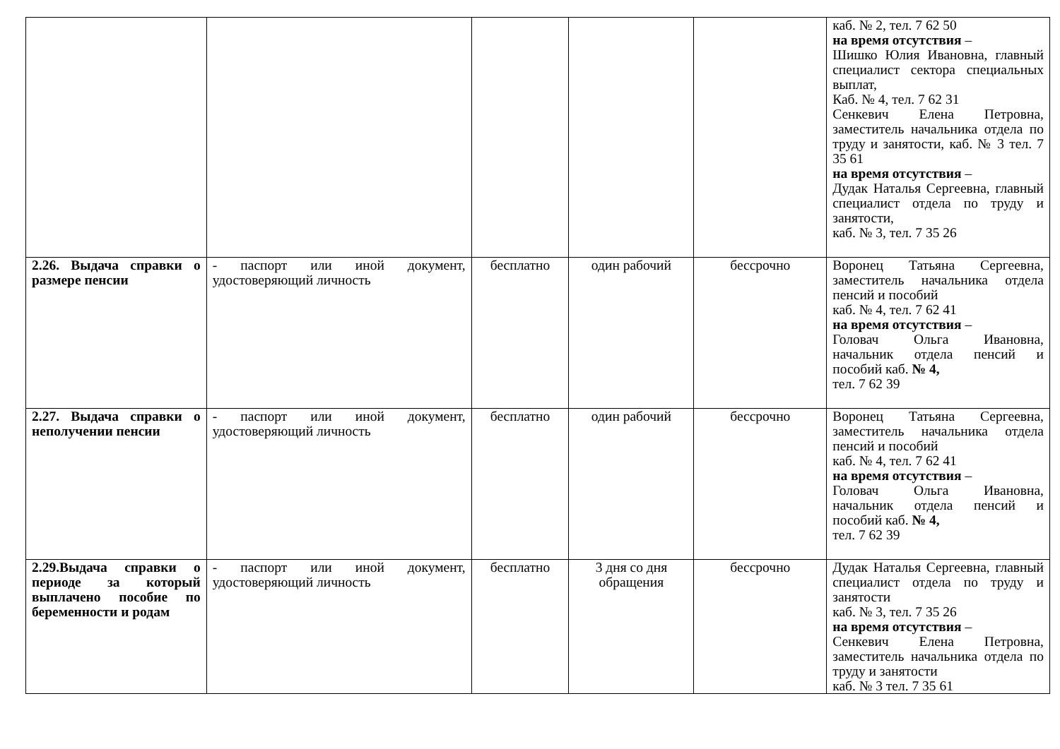| | | | | | каб. № 2, тел. 7 62 50 на время отсутствия – Шишко Юлия Ивановна, главный специалист сектора специальных выплат, Каб. № 4, тел. 7 62 31 Сенкевич Елена Петровна, заместитель начальника отдела по труду и занятости, каб. № 3 тел. 7 35 61 на время отсутствия – Дудак Наталья Сергеевна, главный специалист отдела по труду и занятости, каб. № 3, тел. 7 35 26 |
| 2.26. Выдача справки о размере пенсии | - паспорт или иной документ, удостоверяющий личность | бесплатно | один рабочий | бессрочно | Воронец Татьяна Сергеевна, заместитель начальника отдела пенсий и пособий каб. № 4, тел. 7 62 41 на время отсутствия – Головач Ольга Ивановна, начальник отдела пенсий и пособий каб. № 4, тел. 7 62 39 |
| 2.27. Выдача справки о неполучении пенсии | - паспорт или иной документ, удостоверяющий личность | бесплатно | один рабочий | бессрочно | Воронец Татьяна Сергеевна, заместитель начальника отдела пенсий и пособий каб. № 4, тел. 7 62 41 на время отсутствия – Головач Ольга Ивановна, начальник отдела пенсий и пособий каб. № 4, тел. 7 62 39 |
| 2.29.Выдача справки о периоде за который выплачено пособие по беременности и родам | - паспорт или иной документ, удостоверяющий личность | бесплатно | 3 дня со дня обращения | бессрочно | Дудак Наталья Сергеевна, главный специалист отдела по труду и занятости каб. № 3, тел. 7 35 26 на время отсутствия – Сенкевич Елена Петровна, заместитель начальника отдела по труду и занятости каб. № 3 тел. 7 35 61 |